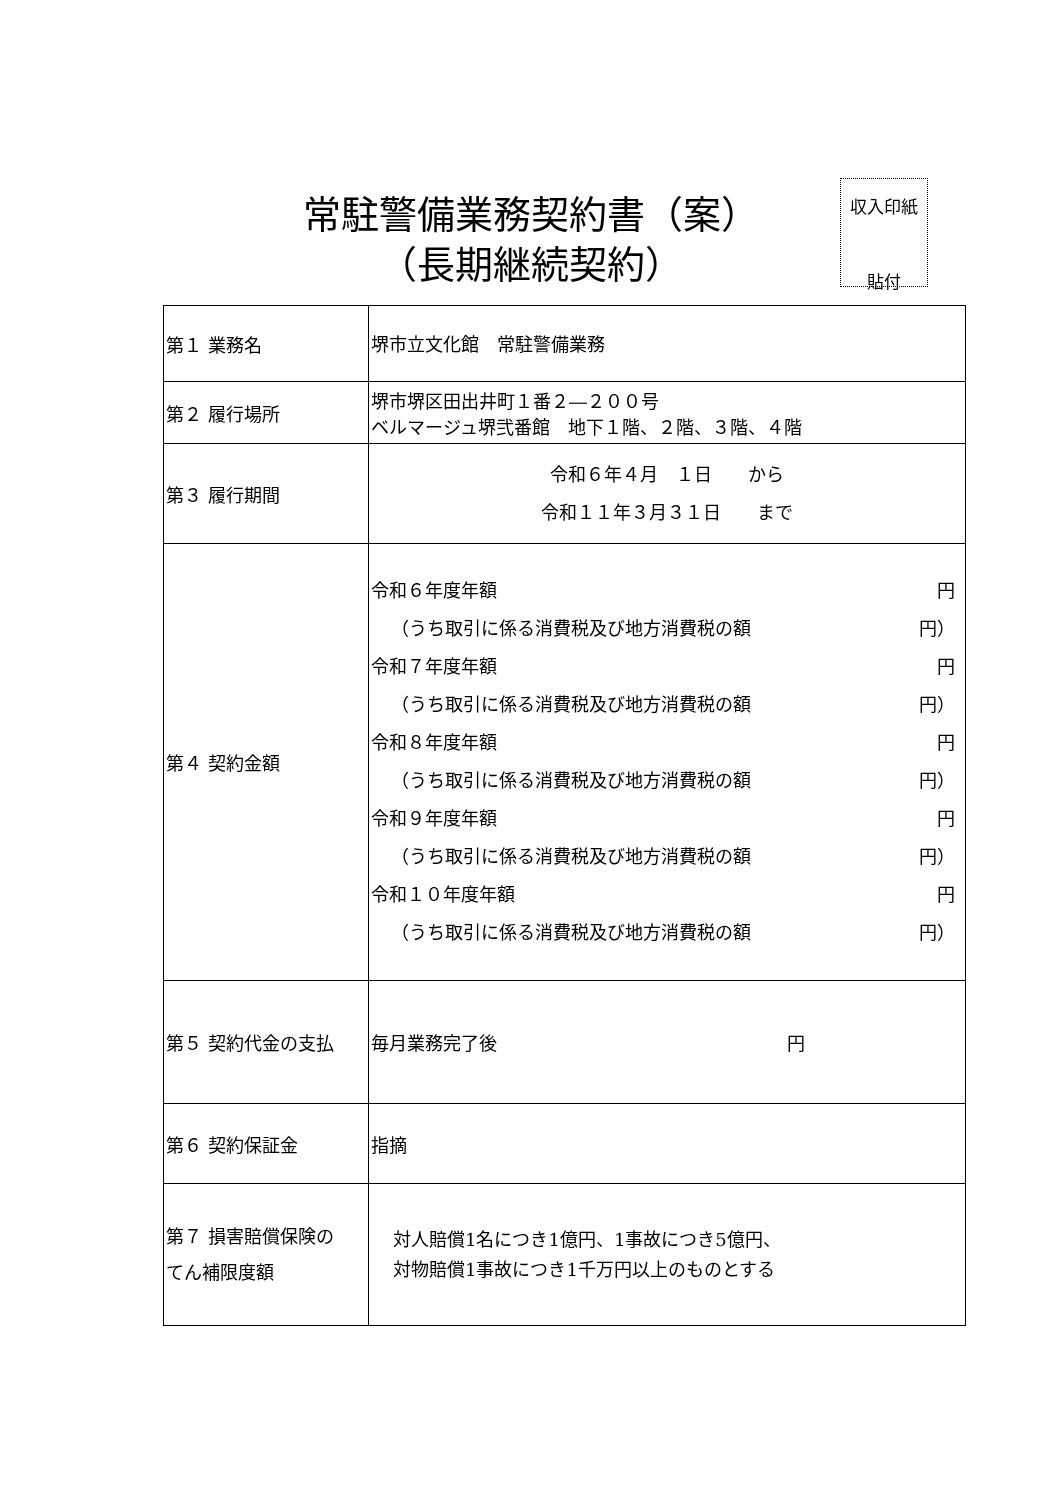常駐警備業務契約書（案）
（長期継続契約）
収入印紙
貼付
| 第１ 業務名 | 堺市立文化館 常駐警備業務 |
| 第２ 履行場所 | 堺市堺区田出井町１番２―２００号 ベルマージュ堺弐番館 地下１階、２階、３階、４階 |
| 第３ 履行期間 | 令和６年４月 １日 から 令和１１年３月３１日 まで |
| 第４ 契約金額 | 令和６年度年額 円 （うち取引に係る消費税及び地方消費税の額 円） 令和７年度年額 円 （うち取引に係る消費税及び地方消費税の額 円） 令和８年度年額 円 （うち取引に係る消費税及び地方消費税の額 円） 令和９年度年額 円 （うち取引に係る消費税及び地方消費税の額 円） 令和１０年度年額 円 （うち取引に係る消費税及び地方消費税の額 円） |
| 第５ 契約代金の支払 | 毎月業務完了後 円 |
| 第６ 契約保証金 | 指摘 |
| 第７ 損害賠償保険の てん補限度額 | 対人賠償1名につき1億円、1事故につき5億円、 対物賠償1事故につき1千万円以上のものとする |